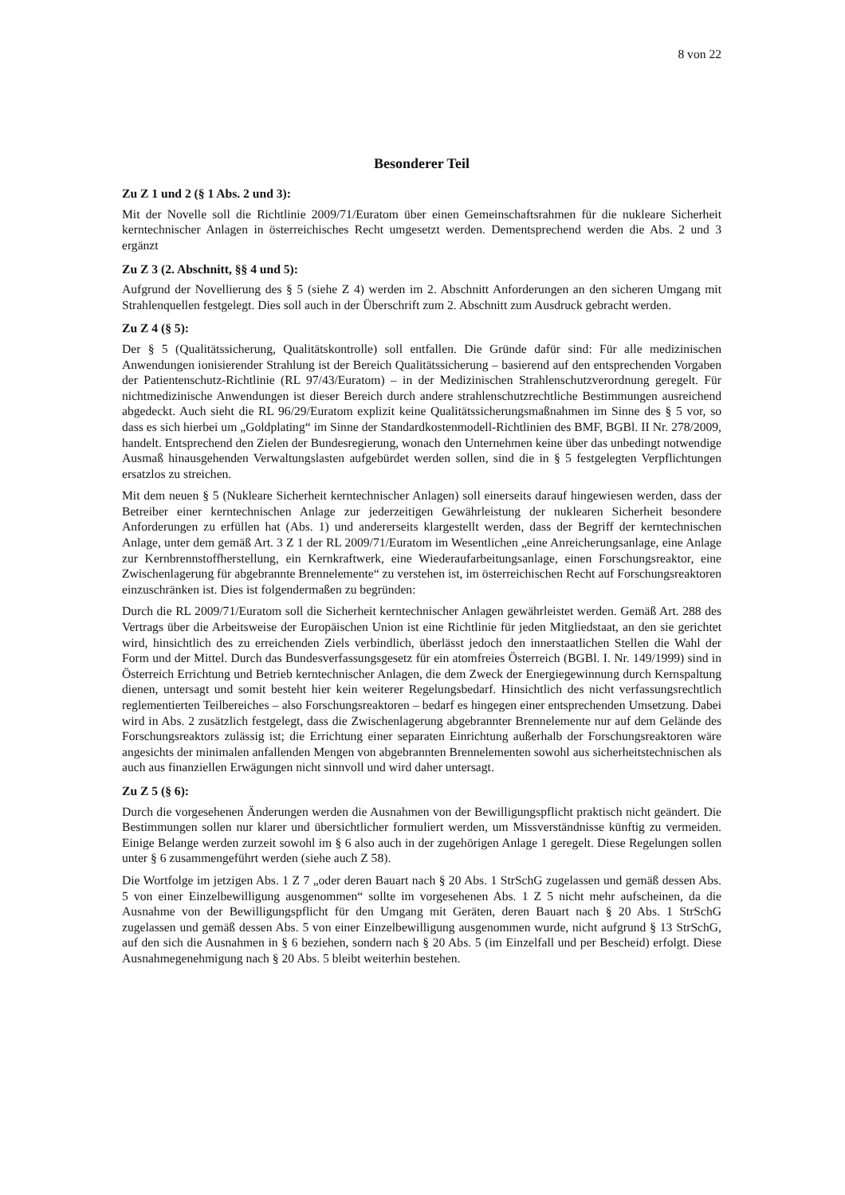8 von 22
Besonderer Teil
Zu Z 1 und 2 (§ 1 Abs. 2 und 3):
Mit der Novelle soll die Richtlinie 2009/71/Euratom über einen Gemeinschaftsrahmen für die nukleare Sicherheit kerntechnischer Anlagen in österreichisches Recht umgesetzt werden. Dementsprechend werden die Abs. 2 und 3 ergänzt
Zu Z 3 (2. Abschnitt, §§ 4 und 5):
Aufgrund der Novellierung des § 5 (siehe Z 4) werden im 2. Abschnitt Anforderungen an den sicheren Umgang mit Strahlenquellen festgelegt. Dies soll auch in der Überschrift zum 2. Abschnitt zum Ausdruck gebracht werden.
Zu Z 4 (§ 5):
Der § 5 (Qualitätssicherung, Qualitätskontrolle) soll entfallen. Die Gründe dafür sind: Für alle medizinischen Anwendungen ionisierender Strahlung ist der Bereich Qualitätssicherung – basierend auf den entsprechenden Vorgaben der Patientenschutz-Richtlinie (RL 97/43/Euratom) – in der Medizinischen Strahlenschutzverordnung geregelt. Für nichtmedizinische Anwendungen ist dieser Bereich durch andere strahlenschutzrechtliche Bestimmungen ausreichend abgedeckt. Auch sieht die RL 96/29/Euratom explizit keine Qualitätssicherungsmaßnahmen im Sinne des § 5 vor, so dass es sich hierbei um „Goldplating“ im Sinne der Standardkostenmodell-Richtlinien des BMF, BGBl. II Nr. 278/2009, handelt. Entsprechend den Zielen der Bundesregierung, wonach den Unternehmen keine über das unbedingt notwendige Ausmaß hinausgehenden Verwaltungslasten aufgebürdet werden sollen, sind die in § 5 festgelegten Verpflichtungen ersatzlos zu streichen.
Mit dem neuen § 5 (Nukleare Sicherheit kerntechnischer Anlagen) soll einerseits darauf hingewiesen werden, dass der Betreiber einer kerntechnischen Anlage zur jederzeitigen Gewährleistung der nuklearen Sicherheit besondere Anforderungen zu erfüllen hat (Abs. 1) und andererseits klargestellt werden, dass der Begriff der kerntechnischen Anlage, unter dem gemäß Art. 3 Z 1 der RL 2009/71/Euratom im Wesentlichen „eine Anreicherungsanlage, eine Anlage zur Kernbrennstoffherstellung, ein Kernkraftwerk, eine Wiederaufarbeitungsanlage, einen Forschungsreaktor, eine Zwischenlagerung für abgebrannte Brennelemente“ zu verstehen ist, im österreichischen Recht auf Forschungsreaktoren einzuschränken ist. Dies ist folgendermaßen zu begründen:
Durch die RL 2009/71/Euratom soll die Sicherheit kerntechnischer Anlagen gewährleistet werden. Gemäß Art. 288 des Vertrags über die Arbeitsweise der Europäischen Union ist eine Richtlinie für jeden Mitgliedstaat, an den sie gerichtet wird, hinsichtlich des zu erreichenden Ziels verbindlich, überlässt jedoch den innerstaatlichen Stellen die Wahl der Form und der Mittel. Durch das Bundesverfassungsgesetz für ein atomfreies Österreich (BGBl. I. Nr. 149/1999) sind in Österreich Errichtung und Betrieb kerntechnischer Anlagen, die dem Zweck der Energiegewinnung durch Kernspaltung dienen, untersagt und somit besteht hier kein weiterer Regelungsbedarf. Hinsichtlich des nicht verfassungsrechtlich reglementierten Teilbereiches – also Forschungsreaktoren – bedarf es hingegen einer entsprechenden Umsetzung. Dabei wird in Abs. 2 zusätzlich festgelegt, dass die Zwischenlagerung abgebrannter Brennelemente nur auf dem Gelände des Forschungsreaktors zulässig ist; die Errichtung einer separaten Einrichtung außerhalb der Forschungsreaktoren wäre angesichts der minimalen anfallenden Mengen von abgebrannten Brennelementen sowohl aus sicherheitstechnischen als auch aus finanziellen Erwägungen nicht sinnvoll und wird daher untersagt.
Zu Z 5 (§ 6):
Durch die vorgesehenen Änderungen werden die Ausnahmen von der Bewilligungspflicht praktisch nicht geändert. Die Bestimmungen sollen nur klarer und übersichtlicher formuliert werden, um Missverständnisse künftig zu vermeiden. Einige Belange werden zurzeit sowohl im § 6 also auch in der zugehörigen Anlage 1 geregelt. Diese Regelungen sollen unter § 6 zusammengeführt werden (siehe auch Z 58).
Die Wortfolge im jetzigen Abs. 1 Z 7 „oder deren Bauart nach § 20 Abs. 1 StrSchG zugelassen und gemäß dessen Abs. 5 von einer Einzelbewilligung ausgenommen“ sollte im vorgesehenen Abs. 1 Z 5 nicht mehr aufscheinen, da die Ausnahme von der Bewilligungspflicht für den Umgang mit Geräten, deren Bauart nach § 20 Abs. 1 StrSchG zugelassen und gemäß dessen Abs. 5 von einer Einzelbewilligung ausgenommen wurde, nicht aufgrund § 13 StrSchG, auf den sich die Ausnahmen in § 6 beziehen, sondern nach § 20 Abs. 5 (im Einzelfall und per Bescheid) erfolgt. Diese Ausnahmegenehmigung nach § 20 Abs. 5 bleibt weiterhin bestehen.